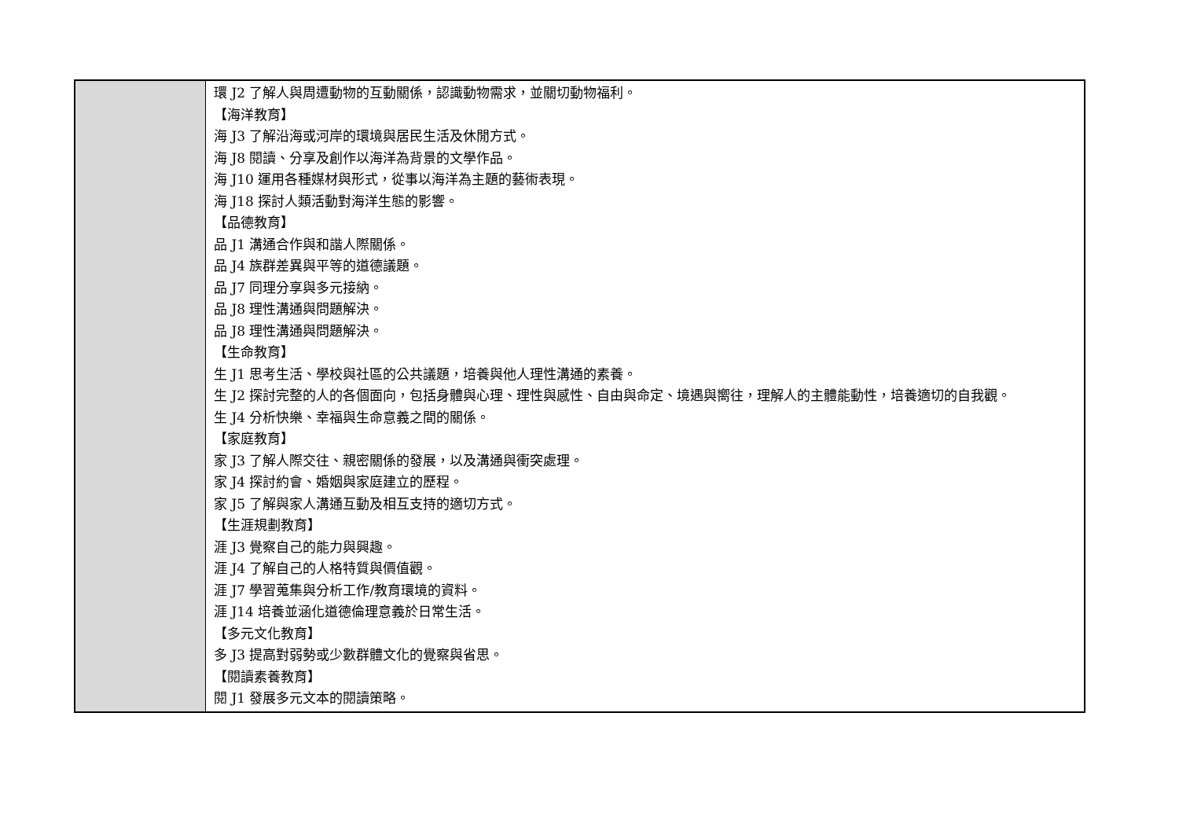| | 環 J2 了解人與周遭動物的互動關係，認識動物需求，並關切動物福利。 【海洋教育】 海 J3 了解沿海或河岸的環境與居民生活及休閒方式。 海 J8 閱讀、分享及創作以海洋為背景的文學作品。 海 J10 運用各種媒材與形式，從事以海洋為主題的藝術表現。 海 J18 探討人類活動對海洋生態的影響。 【品德教育】 品 J1 溝通合作與和諧人際關係。 品 J4 族群差異與平等的道德議題。 品 J7 同理分享與多元接納。 品 J8 理性溝通與問題解決。 品 J8 理性溝通與問題解決。 【生命教育】 生 J1 思考生活、學校與社區的公共議題，培養與他人理性溝通的素養。 生 J2 探討完整的人的各個面向，包括身體與心理、理性與感性、自由與命定、境遇與嚮往，理解人的主體能動性，培養適切的自我觀。 生 J4 分析快樂、幸福與生命意義之間的關係。 【家庭教育】 家 J3 了解人際交往、親密關係的發展，以及溝通與衝突處理。 家 J4 探討約會、婚姻與家庭建立的歷程。 家 J5 了解與家人溝通互動及相互支持的適切方式。 【生涯規劃教育】 涯 J3 覺察自己的能力與興趣。 涯 J4 了解自己的人格特質與價值觀。 涯 J7 學習蒐集與分析工作/教育環境的資料。 涯 J14 培養並涵化道德倫理意義於日常生活。 【多元文化教育】 多 J3 提高對弱勢或少數群體文化的覺察與省思。 【閱讀素養教育】 閱 J1 發展多元文本的閱讀策略。 |